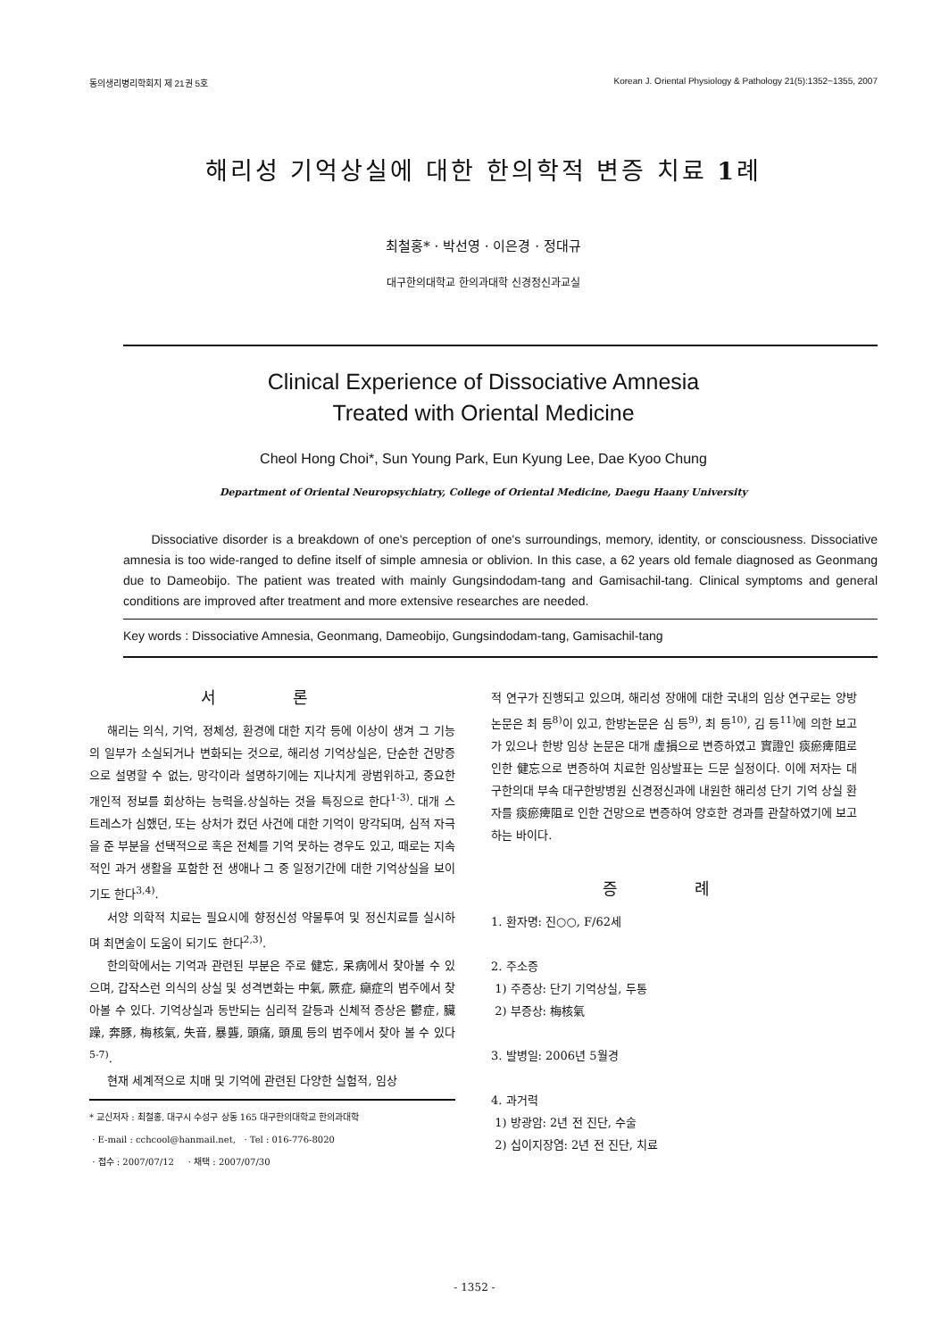동의생리병리학회지 제 21권 5호 Korean J. Oriental Physiology & Pathology 21(5):1352~1355, 2007
해리성 기억상실에 대한 한의학적 변증 치료 1례
최철홍* · 박선영 · 이은경 · 정대규
대구한의대학교 한의과대학 신경정신과교실
Clinical Experience of Dissociative Amnesia
Treated with Oriental Medicine
Cheol Hong Choi*, Sun Young Park, Eun Kyung Lee, Dae Kyoo Chung
Department of Oriental Neuropsychiatry, College of Oriental Medicine, Daegu Haany University
Dissociative disorder is a breakdown of one's perception of one's surroundings, memory, identity, or consciousness. Dissociative amnesia is too wide-ranged to define itself of simple amnesia or oblivion. In this case, a 62 years old female diagnosed as Geonmang due to Dameobijo. The patient was treated with mainly Gungsindodam-tang and Gamisachil-tang. Clinical symptoms and general conditions are improved after treatment and more extensive researches are needed.
Key words : Dissociative Amnesia, Geonmang, Dameobijo, Gungsindodam-tang, Gamisachil-tang
서 론
해리는 의식, 기억, 정체성, 환경에 대한 지각 등에 이상이 생겨 그 기능의 일부가 소실되거나 변화되는 것으로, 해리성 기억상실은, 단순한 건망증으로 설명할 수 없는, 망각이라 설명하기에는 지나치게 광범위하고, 중요한 개인적 정보를 회상하는 능력을.상실하는 것을 특징으로 한다<sup>1-3)</sup>. 대개 스트레스가 심했던, 또는 상처가 컸던 사건에 대한 기억이 망각되며, 심적 자극을 준 부분을 선택적으로 혹은 전체를 기억 못하는 경우도 있고, 때로는 지속적인 과거 생활을 포함한 전 생애나 그 중 일정기간에 대한 기억상실을 보이기도 한다<sup>3,4)</sup>.
서양 의학적 치료는 필요시에 향정신성 약물투여 및 정신치료를 실시하며 최면술이 도움이 되기도 한다<sup>2,3)</sup>.
한의학에서는 기억과 관련된 부분은 주로 健忘, 呆病에서 찾아볼 수 있으며, 갑작스런 의식의 상실 및 성격변화는 中氣, 厥症, 癲症의 범주에서 찾아볼 수 있다. 기억상실과 동반되는 심리적 갈등과 신체적 증상은 鬱症, 臟躁, 奔豚, 梅核氣, 失音, 暴聾, 頭痛, 頭風 등의 범주에서 찾아 볼 수 있다<sup>5-7)</sup>.
현재 세계적으로 치매 및 기억에 관련된 다양한 실험적, 임상
* 교신저자 : 최철홍, 대구시 수성구 상동 165 대구한의대학교 한의과대학
· E-mail : cchcool@hanmail.net, · Tel : 016-776-8020
· 접수 : 2007/07/12 · 채택 : 2007/07/30
적 연구가 진행되고 있으며, 해리성 장애에 대한 국내의 임상 연구로는 양방논문은 최 등<sup>8)</sup>이 있고, 한방논문은 심 등<sup>9)</sup>, 최 등<sup>10)</sup>, 김 등<sup>11)</sup>에 의한 보고가 있으나 한방 임상 논문은 대개 虛損으로 변증하였고 實證인 痰瘀痺阻로 인한 健忘으로 변증하여 치료한 임상발표는 드문 실정이다. 이에 저자는 대구한의대 부속 대구한방병원 신경정신과에 내원한 해리성 단기 기억 상실 환자를 痰瘀痺阻로 인한 건망으로 변증하여 양호한 경과를 관찰하였기에 보고하는 바이다.
증 례
1. 환자명: 진○○, F/62세
2. 주소증
1) 주증상: 단기 기억상실, 두통
2) 부증상: 梅核氣
3. 발병일: 2006년 5월경
4. 과거력
1) 방광암: 2년 전 진단, 수술
2) 십이지장염: 2년 전 진단, 치료
- 1352 -